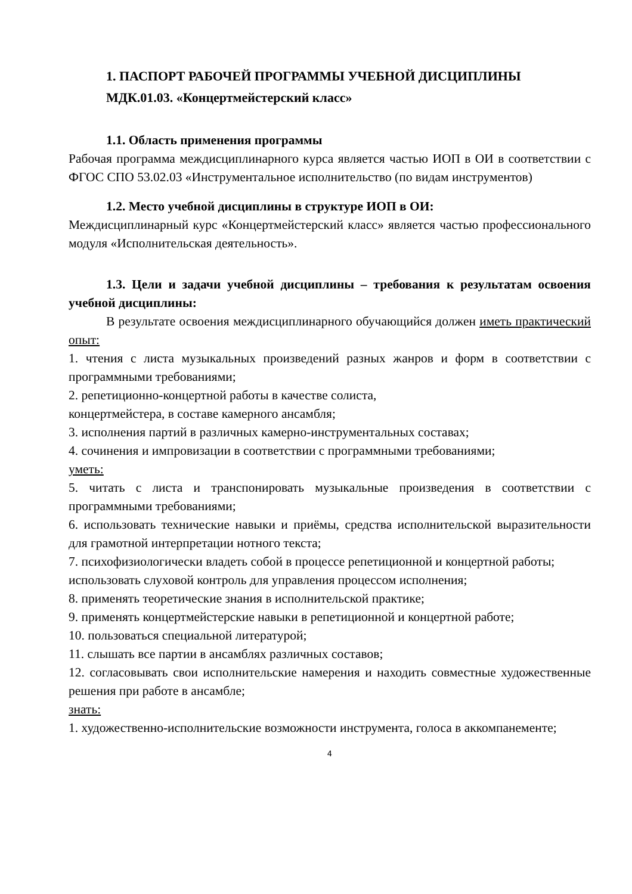1. ПАСПОРТ РАБОЧЕЙ ПРОГРАММЫ УЧЕБНОЙ ДИСЦИПЛИНЫ
МДК.01.03. «Концертмейстерский класс»
1.1. Область применения программы
Рабочая программа междисциплинарного курса является частью ИОП в ОИ в соответствии с ФГОС СПО 53.02.03 «Инструментальное исполнительство (по видам инструментов)
1.2. Место учебной дисциплины в структуре ИОП в ОИ:
Междисциплинарный курс «Концертмейстерский класс» является частью профессионального модуля «Исполнительская деятельность».
1.3. Цели и задачи учебной дисциплины – требования к результатам освоения учебной дисциплины:
В результате освоения междисциплинарного обучающийся должен иметь практический опыт:
1. чтения с листа музыкальных произведений разных жанров и форм в соответствии с программными требованиями;
2. репетиционно-концертной работы в качестве солиста,
концертмейстера, в составе камерного ансамбля;
3. исполнения партий в различных камерно-инструментальных составах;
4. сочинения и импровизации в соответствии с программными требованиями;
уметь:
5. читать с листа и транспонировать музыкальные произведения в соответствии с программными требованиями;
6. использовать технические навыки и приёмы, средства исполнительской выразительности для грамотной интерпретации нотного текста;
7. психофизиологически владеть собой в процессе репетиционной и концертной работы;
использовать слуховой контроль для управления процессом исполнения;
8. применять теоретические знания в исполнительской практике;
9. применять концертмейстерские навыки в репетиционной и концертной работе;
10. пользоваться специальной литературой;
11. слышать все партии в ансамблях различных составов;
12. согласовывать свои исполнительские намерения и находить совместные художественные решения при работе в ансамбле;
знать:
1. художественно-исполнительские возможности инструмента, голоса в аккомпанементе;
4